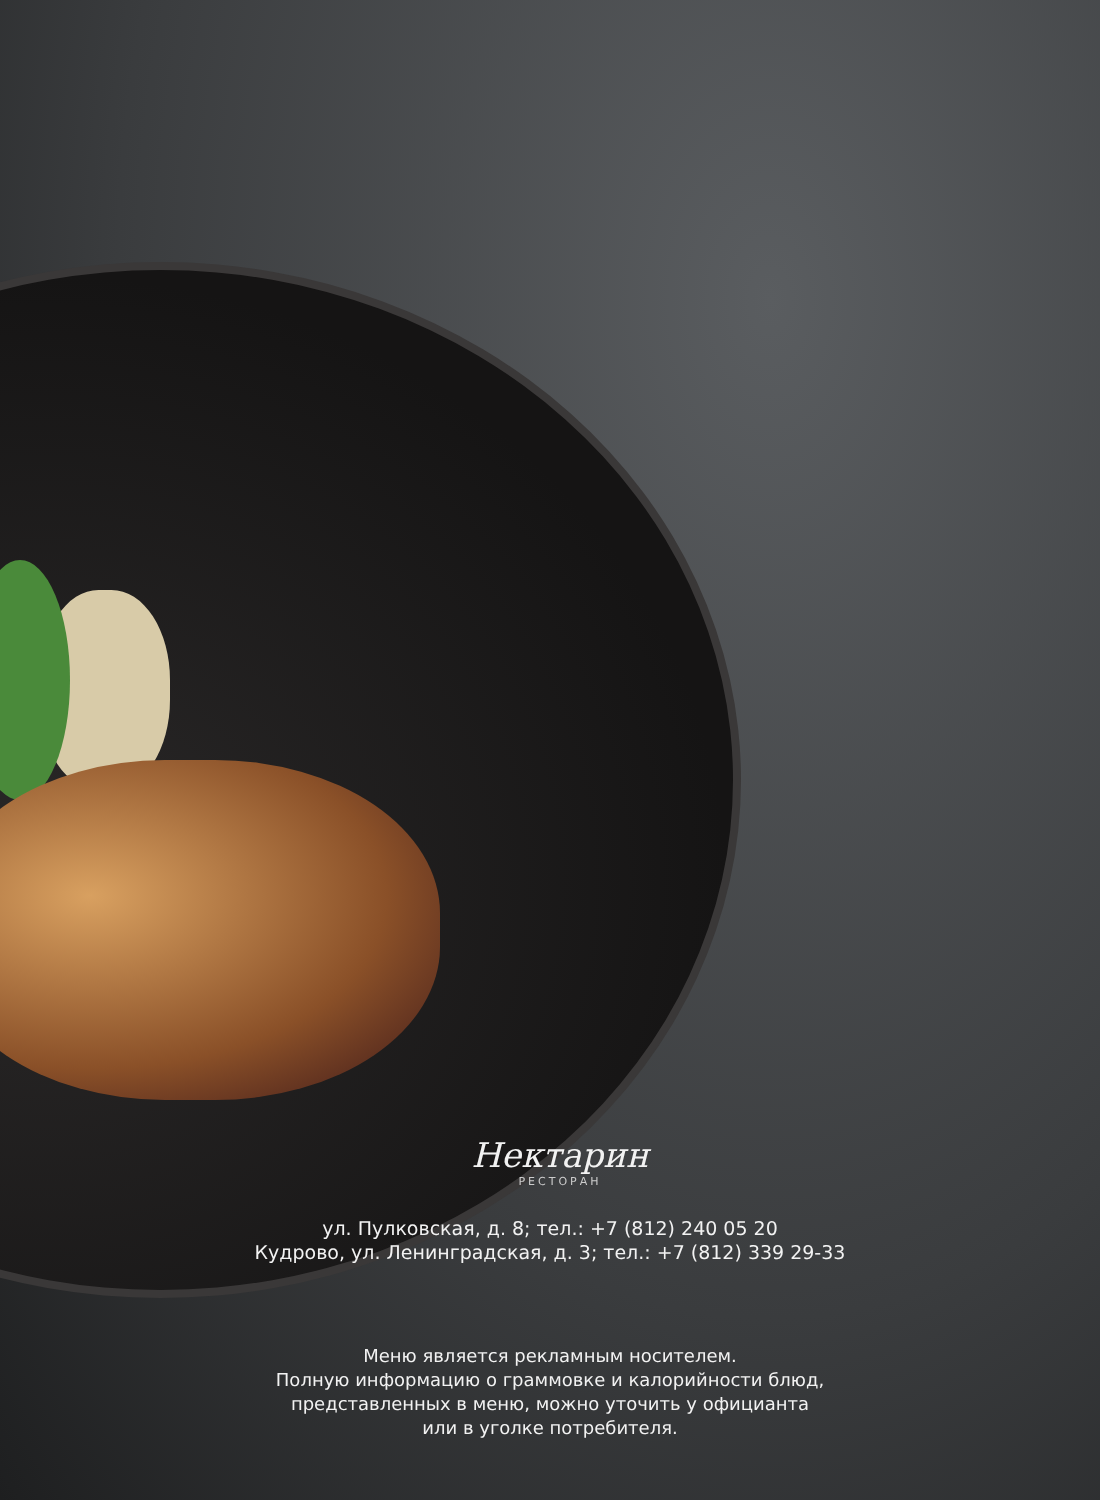Нектарин
РЕСТОРАН
ул. Пулковская, д. 8; тел.: +7 (812) 240 05 20
Кудрово, ул. Ленинградская, д. 3; тел.: +7 (812) 339 29-33
Меню является рекламным носителем.
Полную информацию о граммовке и калорийности блюд,
представленных в меню, можно уточить у официанта
или в уголке потребителя.